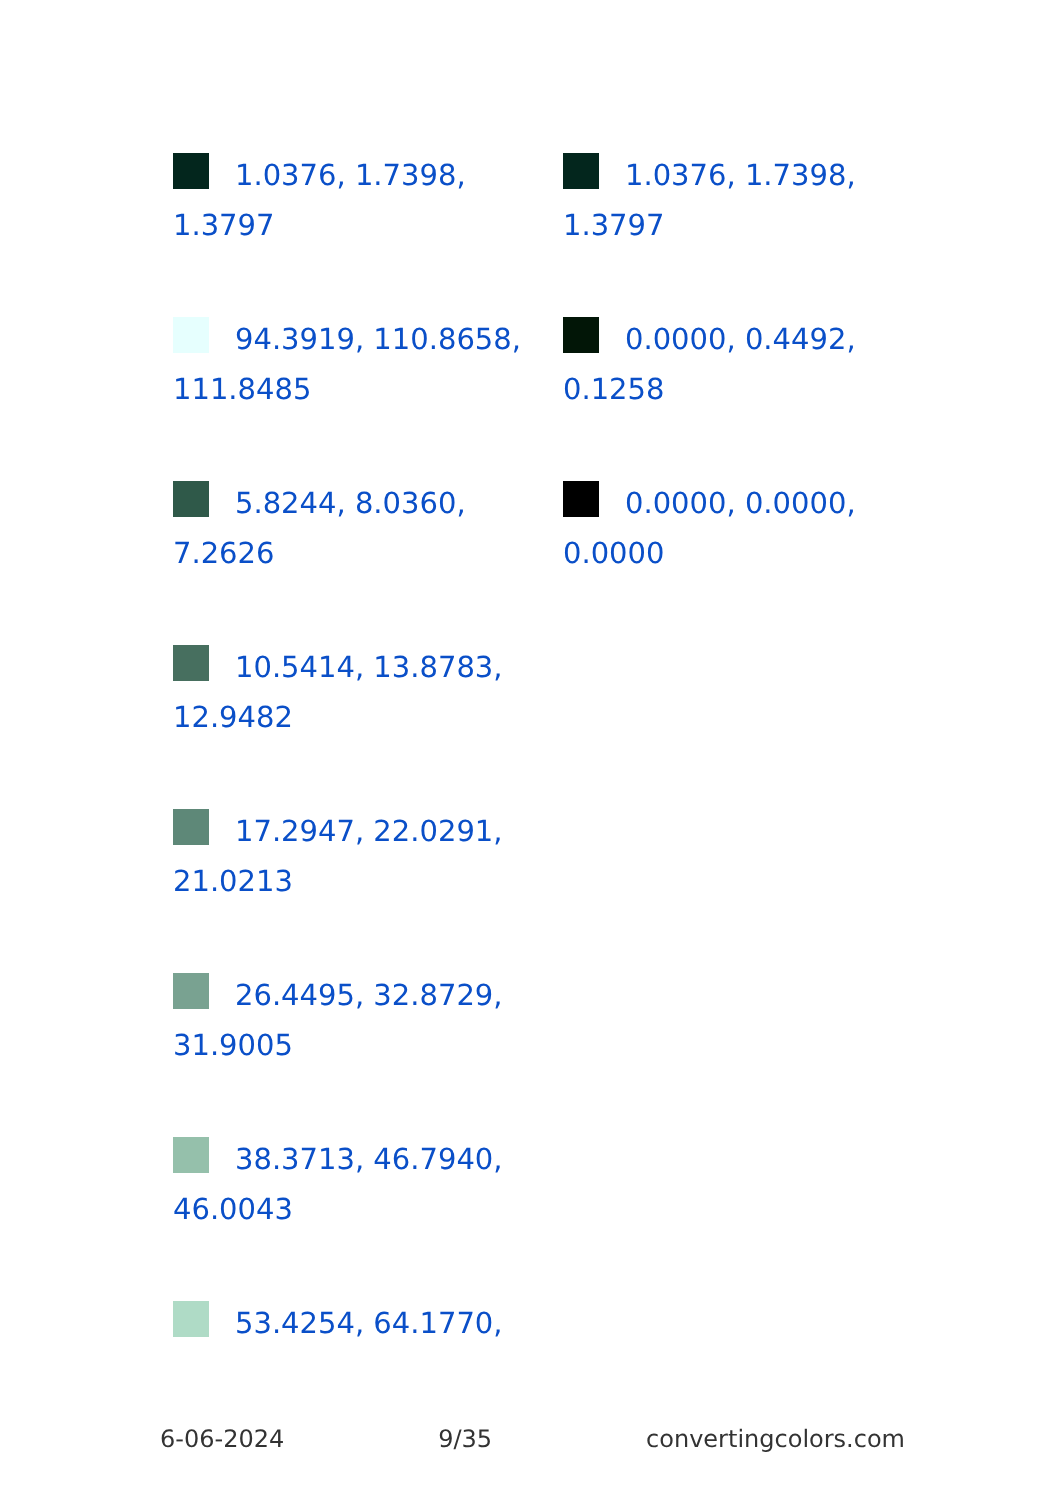1.0376, 1.7398, 1.3797
94.3919, 110.8658, 111.8485
5.8244, 8.0360, 7.2626
10.5414, 13.8783, 12.9482
17.2947, 22.0291, 21.0213
26.4495, 32.8729, 31.9005
38.3713, 46.7940, 46.0043
53.4254, 64.1770,
1.0376, 1.7398, 1.3797
0.0000, 0.4492, 0.1258
0.0000, 0.0000, 0.0000
6-06-2024 9/35 convertingcolors.com